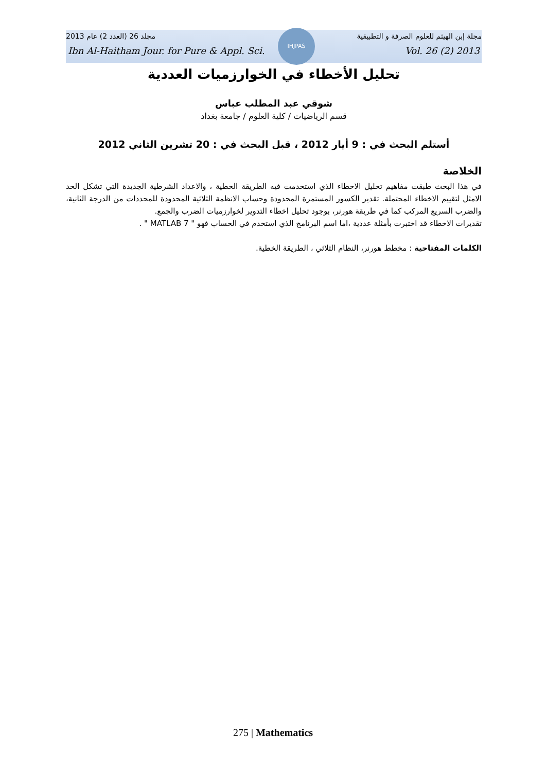IHJPAS
2013 مجلد 26 (العدد 2) عام مجلة إبن الهيثم للعلوم الصرفة و التطبيقية
Ibn Al-Haitham Jour. for Pure & Appl. Sci. Vol. 26 (2) 2013
تحليل الأخطاء في الخوارزميات العددية
شوقي عبد المطلب عباس
قسم الرياضيات / كلية العلوم / جامعة بغداد
أستلم البحث في : 9 أيار 2012 ، قبل البحث في : 20 تشرين الثاني 2012
الخلاصة
في هذا البحث طبقت مفاهيم تحليل الاخطاء الذي استخدمت فيه الطريقة الخطية ، والاعداد الشرطية الجديدة التي تشكل الحد الامثل لتقييم الاخطاء المحتملة. تقدير الكسور المستمرة المحدودة وحساب الانظمة الثلاثية المحدودة للمحددات من الدرجة الثانية، والضرب السريع المركب كما في طريقة هورنر، بوجود تحليل اخطاء التدوير لخوارزميات الضرب والجمع.
تقديرات الاخطاء قد اختبرت بأمثلة عددية ،اما اسم البرنامج الذي استخدم في الحساب فهو " MATLAB 7 " .
الكلمات المفتاحية : مخطط هورنر، النظام الثلاثي ، الطريقة الخطية.
275 | Mathematics